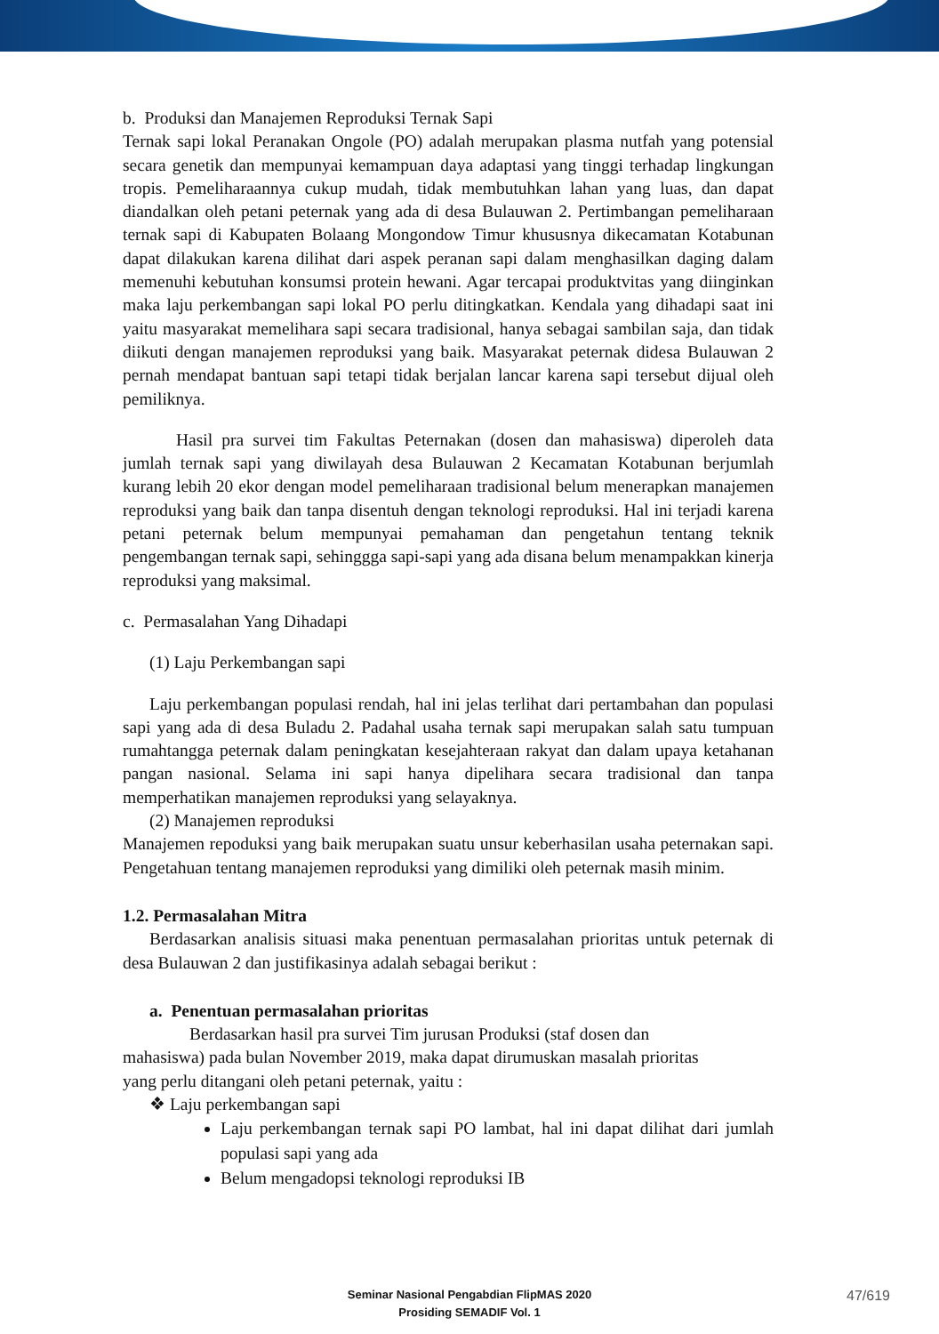b. Produksi dan Manajemen Reproduksi Ternak Sapi
Ternak sapi lokal Peranakan Ongole (PO) adalah merupakan plasma nutfah yang potensial secara genetik dan mempunyai kemampuan daya adaptasi yang tinggi terhadap lingkungan tropis. Pemeliharaannya cukup mudah, tidak membutuhkan lahan yang luas, dan dapat diandalkan oleh petani peternak yang ada di desa Bulauwan 2. Pertimbangan pemeliharaan ternak sapi di Kabupaten Bolaang Mongondow Timur khususnya dikecamatan Kotabunan dapat dilakukan karena dilihat dari aspek peranan sapi dalam menghasilkan daging dalam memenuhi kebutuhan konsumsi protein hewani. Agar tercapai produktvitas yang diinginkan maka laju perkembangan sapi lokal PO perlu ditingkatkan. Kendala yang dihadapi saat ini yaitu masyarakat memelihara sapi secara tradisional, hanya sebagai sambilan saja, dan tidak diikuti dengan manajemen reproduksi yang baik. Masyarakat peternak didesa Bulauwan 2 pernah mendapat bantuan sapi tetapi tidak berjalan lancar karena sapi tersebut dijual oleh pemiliknya.
Hasil pra survei tim Fakultas Peternakan (dosen dan mahasiswa) diperoleh data jumlah ternak sapi yang diwilayah desa Bulauwan 2 Kecamatan Kotabunan berjumlah kurang lebih 20 ekor dengan model pemeliharaan tradisional belum menerapkan manajemen reproduksi yang baik dan tanpa disentuh dengan teknologi reproduksi. Hal ini terjadi karena petani peternak belum mempunyai pemahaman dan pengetahun tentang teknik pengembangan ternak sapi, sehinggga sapi-sapi yang ada disana belum menampakkan kinerja reproduksi yang maksimal.
c. Permasalahan Yang Dihadapi
(1) Laju Perkembangan sapi
Laju perkembangan populasi rendah, hal ini jelas terlihat dari pertambahan dan populasi sapi yang ada di desa Buladu 2. Padahal usaha ternak sapi merupakan salah satu tumpuan rumahtangga peternak dalam peningkatan kesejahteraan rakyat dan dalam upaya ketahanan pangan nasional. Selama ini sapi hanya dipelihara secara tradisional dan tanpa memperhatikan manajemen reproduksi yang selayaknya.
(2) Manajemen reproduksi
Manajemen repoduksi yang baik merupakan suatu unsur keberhasilan usaha peternakan sapi. Pengetahuan tentang manajemen reproduksi yang dimiliki oleh peternak masih minim.
1.2. Permasalahan Mitra
Berdasarkan analisis situasi maka penentuan permasalahan prioritas untuk peternak di desa Bulauwan 2 dan justifikasinya adalah sebagai berikut :
a. Penentuan permasalahan prioritas
Berdasarkan hasil pra survei Tim jurusan Produksi (staf dosen dan mahasiswa) pada bulan November 2019, maka dapat dirumuskan masalah prioritas yang perlu ditangani oleh petani peternak, yaitu :
❖ Laju perkembangan sapi
Laju perkembangan ternak sapi PO lambat, hal ini dapat dilihat dari jumlah populasi sapi yang ada
Belum mengadopsi teknologi reproduksi IB
Seminar Nasional Pengabdian FlipMAS 2020
Prosiding SEMADIF Vol. 1
47/619